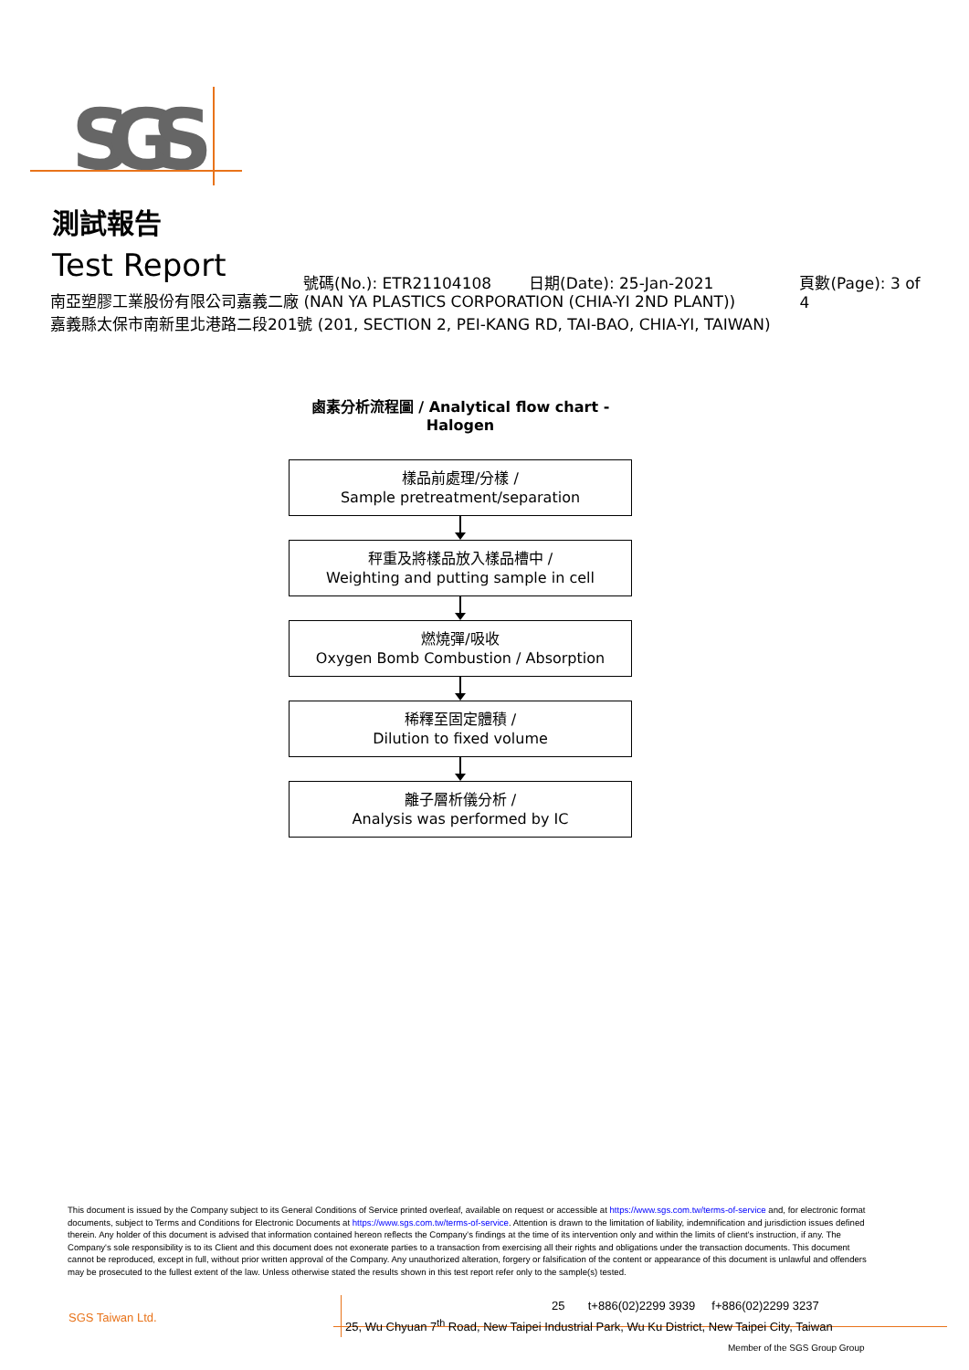SGS
測試報告
Test Report 號碼(No.): ETR21104108 日期(Date): 25-Jan-2021 頁數(Page): 3 of 4
南亞塑膠工業股份有限公司嘉義二廠 (NAN YA PLASTICS CORPORATION (CHIA-YI 2ND PLANT))
嘉義縣太保市南新里北港路二段201號 (201, SECTION 2, PEI-KANG RD, TAI-BAO, CHIA-YI, TAIWAN)
鹵素分析流程圖 / Analytical flow chart - Halogen
樣品前處理/分樣 /
Sample pretreatment/separation
秤重及將樣品放入樣品槽中 /
Weighting and putting sample in cell
燃燒彈/吸收
Oxygen Bomb Combustion / Absorption
稀釋至固定體積 /
Dilution to fixed volume
離子層析儀分析 /
Analysis was performed by IC
This document is issued by the Company subject to its General Conditions of Service printed overleaf, available on request or accessible at https://www.sgs.com.tw/terms-of-service and, for electronic format documents, subject to Terms and Conditions for Electronic Documents at https://www.sgs.com.tw/terms-of-service. Attention is drawn to the limitation of liability, indemnification and jurisdiction issues defined therein. Any holder of this document is advised that information contained hereon reflects the Company's findings at the time of its intervention only and within the limits of client's instruction, if any. The Company's sole responsibility is to its Client and this document does not exonerate parties to a transaction from exercising all their rights and obligations under the transaction documents. This document cannot be reproduced, except in full, without prior written approval of the Company. Any unauthorized alteration, forgery or falsification of the content or appearance of this document is unlawful and offenders may be prosecuted to the fullest extent of the law. Unless otherwise stated the results shown in this test report refer only to the sample(s) tested.
SGS Taiwan Ltd.
25 t+886(02)2299 3939 f+886(02)2299 3237
25, Wu Chyuan 7<sup>th</sup> Road, New Taipei Industrial Park, Wu Ku District, New Taipei City, Taiwan
Member of the SGS Group Group